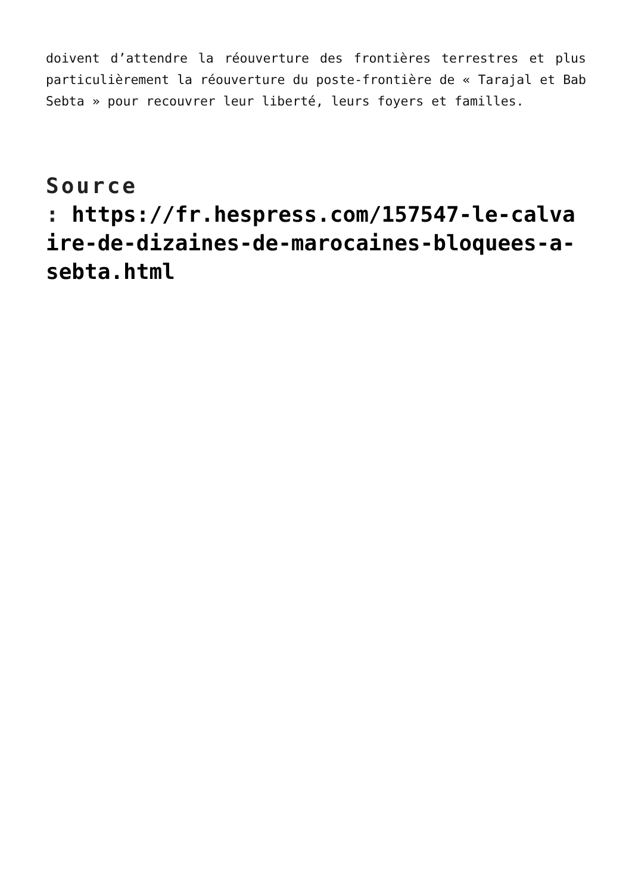doivent d’attendre la réouverture des frontières terrestres et plus particulièrement la réouverture du poste-frontière de « Tarajal et Bab Sebta » pour recouvrer leur liberté, leurs foyers et familles.
Source
: https://fr.hespress.com/157547-le-calvaire-de-dizaines-de-marocaines-bloquees-a-sebta.html